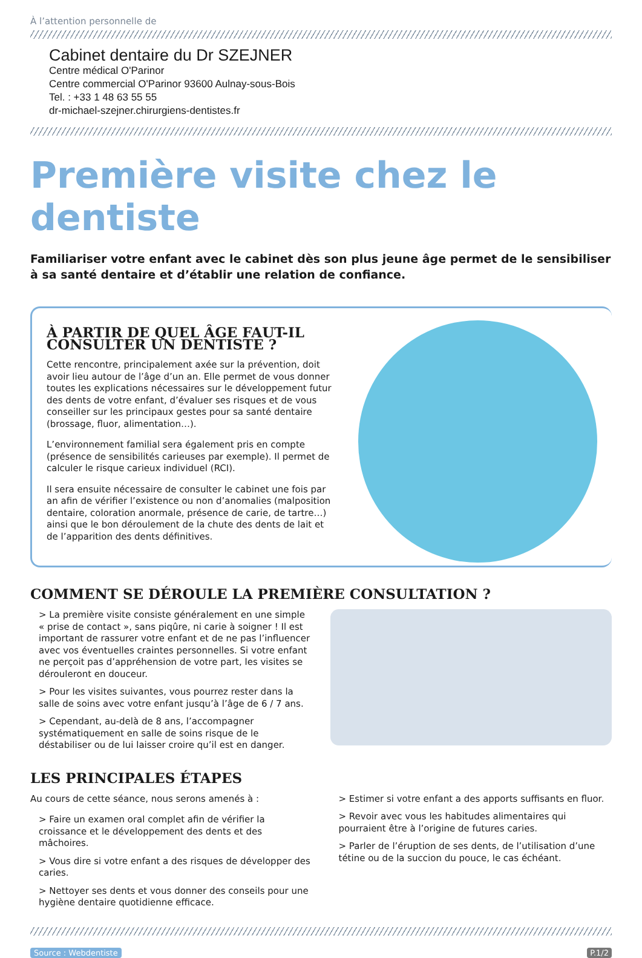À l’attention personnelle de
Cabinet dentaire du Dr SZEJNER
Centre médical O'Parinor
Centre commercial O'Parinor 93600 Aulnay-sous-Bois
Tel. : +33 1 48 63 55 55
dr-michael-szejner.chirurgiens-dentistes.fr
Première visite chez le dentiste
Familiariser votre enfant avec le cabinet dès son plus jeune âge permet de le sensibiliser à sa santé dentaire et d’établir une relation de confiance.
À PARTIR DE QUEL ÂGE FAUT-IL CONSULTER UN DENTISTE ?
Cette rencontre, principalement axée sur la prévention, doit avoir lieu autour de l’âge d’un an. Elle permet de vous donner toutes les explications nécessaires sur le développement futur des dents de votre enfant, d’évaluer ses risques et de vous conseiller sur les principaux gestes pour sa santé dentaire (brossage, fluor, alimentation…).
L’environnement familial sera également pris en compte (présence de sensibilités carieuses par exemple). Il permet de calculer le risque carieux individuel (RCI).
Il sera ensuite nécessaire de consulter le cabinet une fois par an afin de vérifier l’existence ou non d’anomalies (malposition dentaire, coloration anormale, présence de carie, de tartre…) ainsi que le bon déroulement de la chute des dents de lait et de l’apparition des dents définitives.
COMMENT SE DÉROULE LA PREMIÈRE CONSULTATION ?
> La première visite consiste généralement en une simple « prise de contact », sans piqûre, ni carie à soigner ! Il est important de rassurer votre enfant et de ne pas l’influencer avec vos éventuelles craintes personnelles. Si votre enfant ne perçoit pas d’appréhension de votre part, les visites se dérouleront en douceur.
> Pour les visites suivantes, vous pourrez rester dans la salle de soins avec votre enfant jusqu’à l’âge de 6 / 7 ans.
> Cependant, au-delà de 8 ans, l’accompagner systématiquement en salle de soins risque de le déstabiliser ou de lui laisser croire qu’il est en danger.
LES PRINCIPALES ÉTAPES
Au cours de cette séance, nous serons amenés à :
> Faire un examen oral complet afin de vérifier la croissance et le développement des dents et des mâchoires.
> Vous dire si votre enfant a des risques de développer des caries.
> Nettoyer ses dents et vous donner des conseils pour une hygiène dentaire quotidienne efficace.
> Estimer si votre enfant a des apports suffisants en fluor.
> Revoir avec vous les habitudes alimentaires qui pourraient être à l’origine de futures caries.
> Parler de l’éruption de ses dents, de l’utilisation d’une tétine ou de la succion du pouce, le cas échéant.
Source : Webdentiste P.1/2